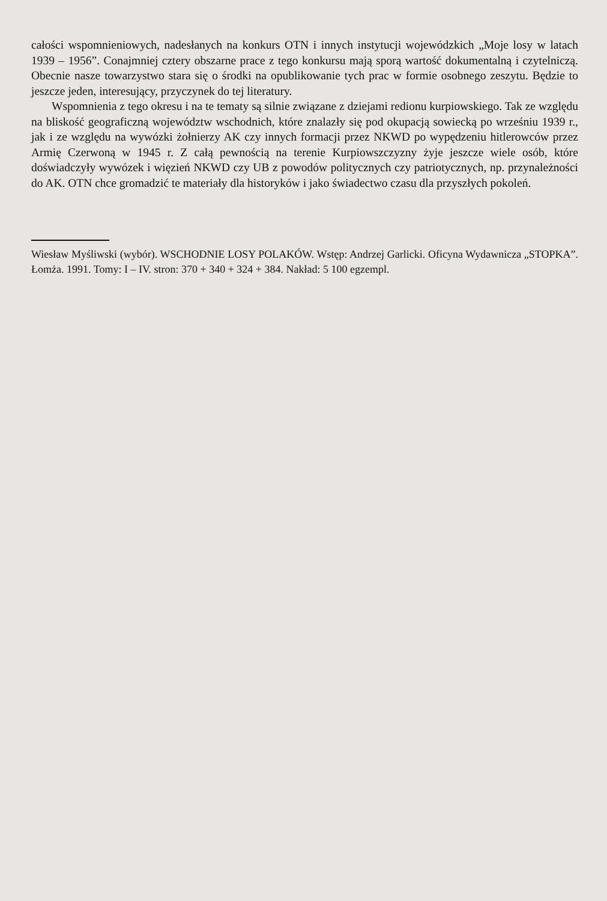całości wspomnieniowych, nadesłanych na konkurs OTN i innych instytucji wojewódzkich „Moje losy w latach 1939 – 1956”. Conajmniej cztery obszarne prace z tego konkursu mają sporą wartość dokumentalną i czytelniczą. Obecnie nasze towarzystwo stara się o środki na opublikowanie tych prac w formie osobnego zeszytu. Będzie to jeszcze jeden, interesujący, przyczynek do tej literatury.
Wspomnienia z tego okresu i na te tematy są silnie związane z dziejami redionu kurpiowskiego. Tak ze względu na bliskość geograficzną województw wschodnich, które znalazły się pod okupacją sowiecką po wrześniu 1939 r., jak i ze względu na wywózki żołnierzy AK czy innych formacji przez NKWD po wypędzeniu hitlerowców przez Armię Czerwoną w 1945 r. Z całą pewnością na terenie Kurpiowszczyzny żyje jeszcze wiele osób, które doświadczyły wywózek i więzień NKWD czy UB z powodów politycznych czy patriotycznych, np. przynależności do AK. OTN chce gromadzić te materiały dla historyków i jako świadectwo czasu dla przyszłych pokoleń.
Wiesław Myśliwski (wybór). WSCHODNIE LOSY POLAKÓW. Wstęp: Andrzej Garlicki. Oficyna Wydawnicza „STOPKA”. Łomża. 1991. Tomy: I – IV. stron: 370 + 340 + 324 + 384. Nakład: 5 100 egzempl.